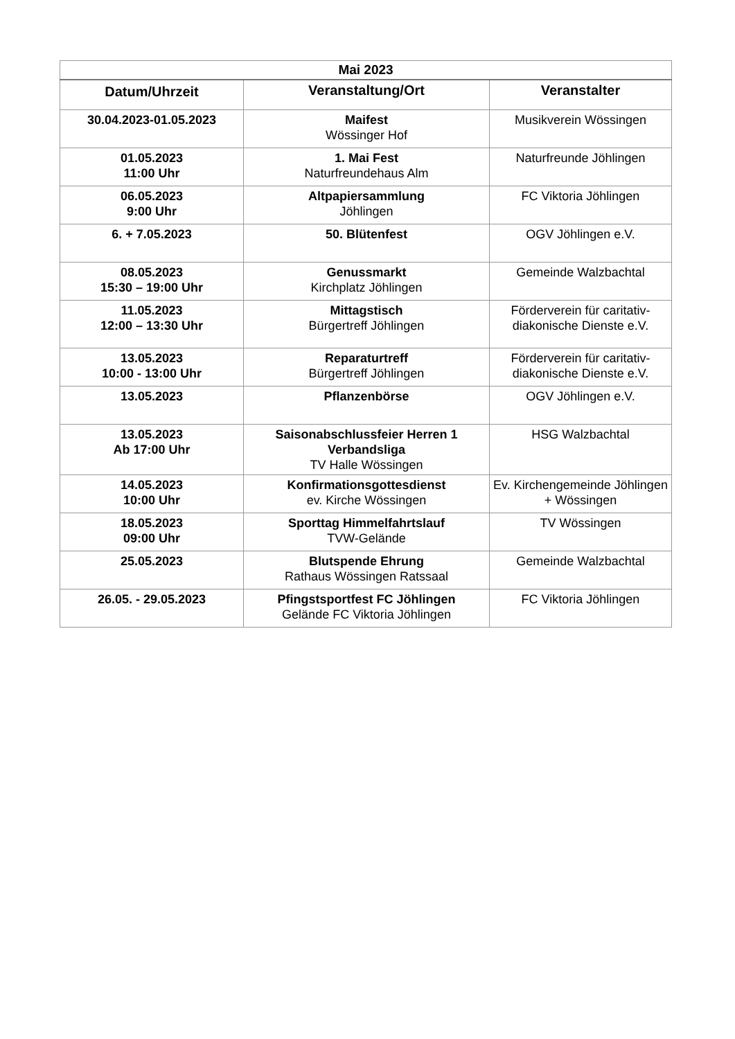| Mai 2023 | | |
| --- | --- | --- |
| Datum/Uhrzeit | Veranstaltung/Ort | Veranstalter |
| 30.04.2023-01.05.2023 | Maifest Wössinger Hof | Musikverein Wössingen |
| 01.05.2023 11:00 Uhr | 1. Mai Fest Naturfreundehaus Alm | Naturfreunde Jöhlingen |
| 06.05.2023 9:00 Uhr | Altpapiersammlung Jöhlingen | FC Viktoria Jöhlingen |
| 6. + 7.05.2023 | 50. Blütenfest | OGV Jöhlingen e.V. |
| 08.05.2023 15:30 – 19:00 Uhr | Genussmarkt Kirchplatz Jöhlingen | Gemeinde Walzbachtal |
| 11.05.2023 12:00 – 13:30 Uhr | Mittagstisch Bürgertreff Jöhlingen | Förderverein für caritativ-diakonische Dienste e.V. |
| 13.05.2023 10:00 - 13:00 Uhr | Reparaturtreff Bürgertreff Jöhlingen | Förderverein für caritativ-diakonische Dienste e.V. |
| 13.05.2023 | Pflanzenbörse | OGV Jöhlingen e.V. |
| 13.05.2023 Ab 17:00 Uhr | Saisonabschlussfeier Herren 1 Verbandsliga TV Halle Wössingen | HSG Walzbachtal |
| 14.05.2023 10:00 Uhr | Konfirmationsgottesdienst ev. Kirche Wössingen | Ev. Kirchengemeinde Jöhlingen + Wössingen |
| 18.05.2023 09:00 Uhr | Sporttag Himmelfahrtslauf TVW-Gelände | TV Wössingen |
| 25.05.2023 | Blutspende Ehrung Rathaus Wössingen Ratssaal | Gemeinde Walzbachtal |
| 26.05. - 29.05.2023 | Pfingstsportfest FC Jöhlingen Gelände FC Viktoria Jöhlingen | FC Viktoria Jöhlingen |